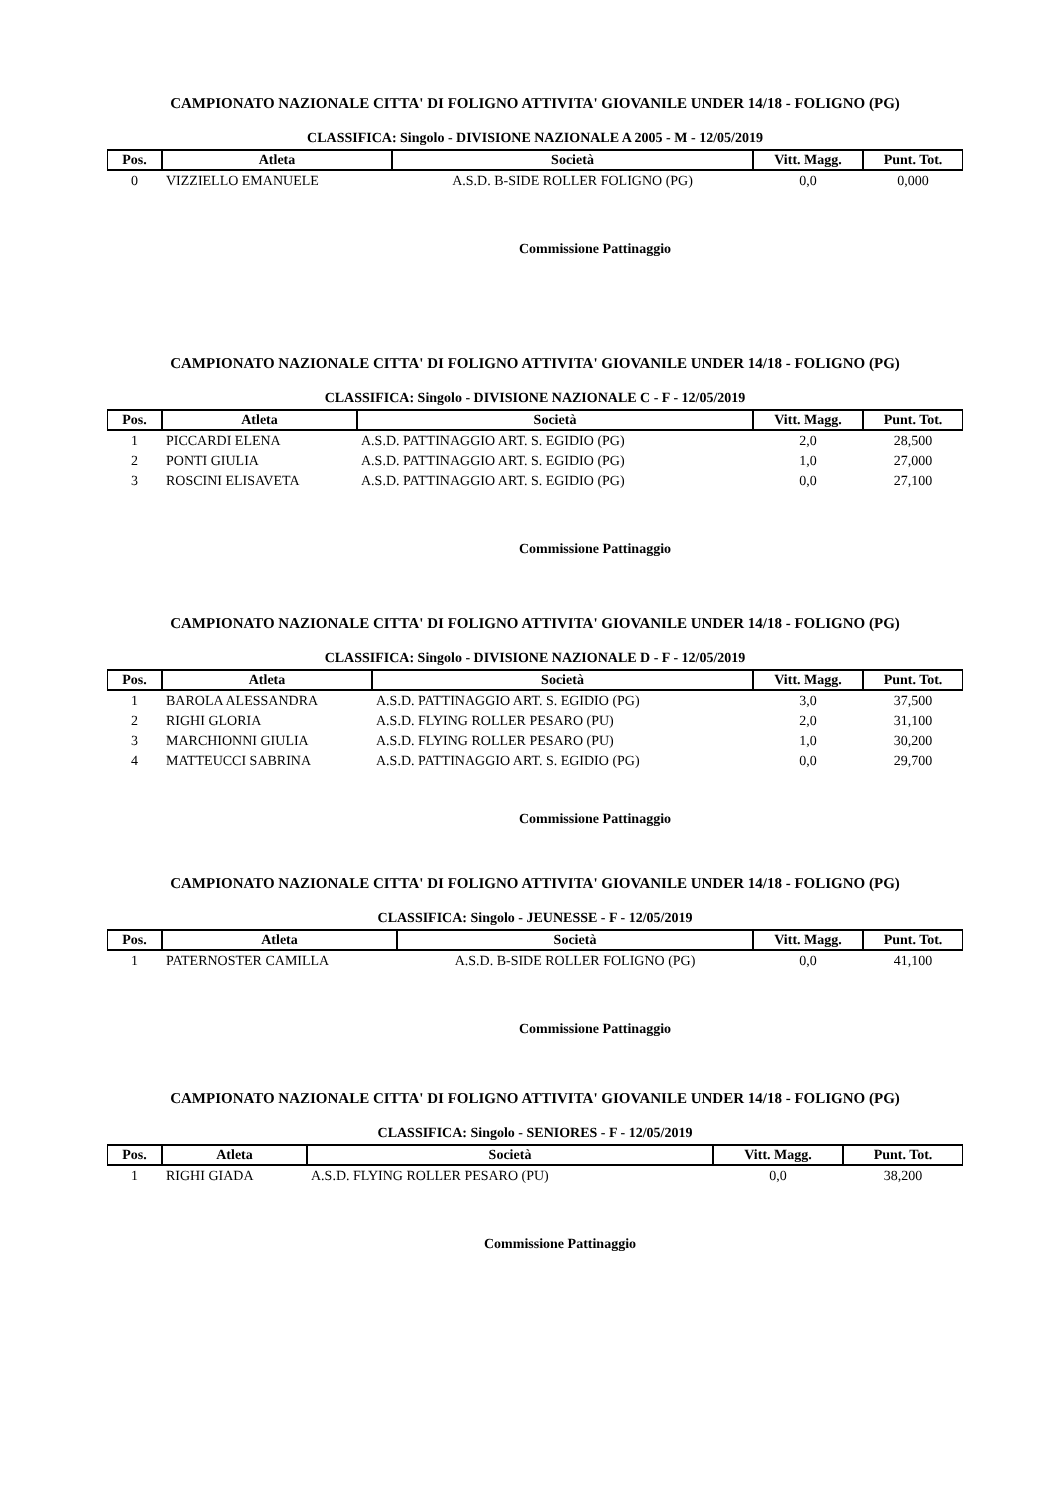CAMPIONATO NAZIONALE CITTA' DI FOLIGNO ATTIVITA' GIOVANILE UNDER 14/18 - FOLIGNO (PG)
CLASSIFICA: Singolo - DIVISIONE NAZIONALE A 2005 - M - 12/05/2019
| Pos. | Atleta | Società | Vitt. Magg. | Punt. Tot. |
| --- | --- | --- | --- | --- |
| 0 | VIZZIELLO EMANUELE | A.S.D. B-SIDE ROLLER FOLIGNO (PG) | 0,0 | 0,000 |
Commissione Pattinaggio
CAMPIONATO NAZIONALE CITTA' DI FOLIGNO ATTIVITA' GIOVANILE UNDER 14/18 - FOLIGNO (PG)
CLASSIFICA: Singolo - DIVISIONE NAZIONALE C - F - 12/05/2019
| Pos. | Atleta | Società | Vitt. Magg. | Punt. Tot. |
| --- | --- | --- | --- | --- |
| 1 | PICCARDI ELENA | A.S.D. PATTINAGGIO ART. S. EGIDIO (PG) | 2,0 | 28,500 |
| 2 | PONTI GIULIA | A.S.D. PATTINAGGIO ART. S. EGIDIO (PG) | 1,0 | 27,000 |
| 3 | ROSCINI ELISAVETA | A.S.D. PATTINAGGIO ART. S. EGIDIO (PG) | 0,0 | 27,100 |
Commissione Pattinaggio
CAMPIONATO NAZIONALE CITTA' DI FOLIGNO ATTIVITA' GIOVANILE UNDER 14/18 - FOLIGNO (PG)
CLASSIFICA: Singolo - DIVISIONE NAZIONALE D - F - 12/05/2019
| Pos. | Atleta | Società | Vitt. Magg. | Punt. Tot. |
| --- | --- | --- | --- | --- |
| 1 | BAROLA ALESSANDRA | A.S.D. PATTINAGGIO ART. S. EGIDIO (PG) | 3,0 | 37,500 |
| 2 | RIGHI GLORIA | A.S.D. FLYING ROLLER PESARO (PU) | 2,0 | 31,100 |
| 3 | MARCHIONNI GIULIA | A.S.D. FLYING ROLLER PESARO (PU) | 1,0 | 30,200 |
| 4 | MATTEUCCI SABRINA | A.S.D. PATTINAGGIO ART. S. EGIDIO (PG) | 0,0 | 29,700 |
Commissione Pattinaggio
CAMPIONATO NAZIONALE CITTA' DI FOLIGNO ATTIVITA' GIOVANILE UNDER 14/18 - FOLIGNO (PG)
CLASSIFICA: Singolo - JEUNESSE - F - 12/05/2019
| Pos. | Atleta | Società | Vitt. Magg. | Punt. Tot. |
| --- | --- | --- | --- | --- |
| 1 | PATERNOSTER CAMILLA | A.S.D. B-SIDE ROLLER FOLIGNO (PG) | 0,0 | 41,100 |
Commissione Pattinaggio
CAMPIONATO NAZIONALE CITTA' DI FOLIGNO ATTIVITA' GIOVANILE UNDER 14/18 - FOLIGNO (PG)
CLASSIFICA: Singolo - SENIORES - F - 12/05/2019
| Pos. | Atleta | Società | Vitt. Magg. | Punt. Tot. |
| --- | --- | --- | --- | --- |
| 1 | RIGHI GIADA | A.S.D. FLYING ROLLER PESARO (PU) | 0,0 | 38,200 |
Commissione Pattinaggio